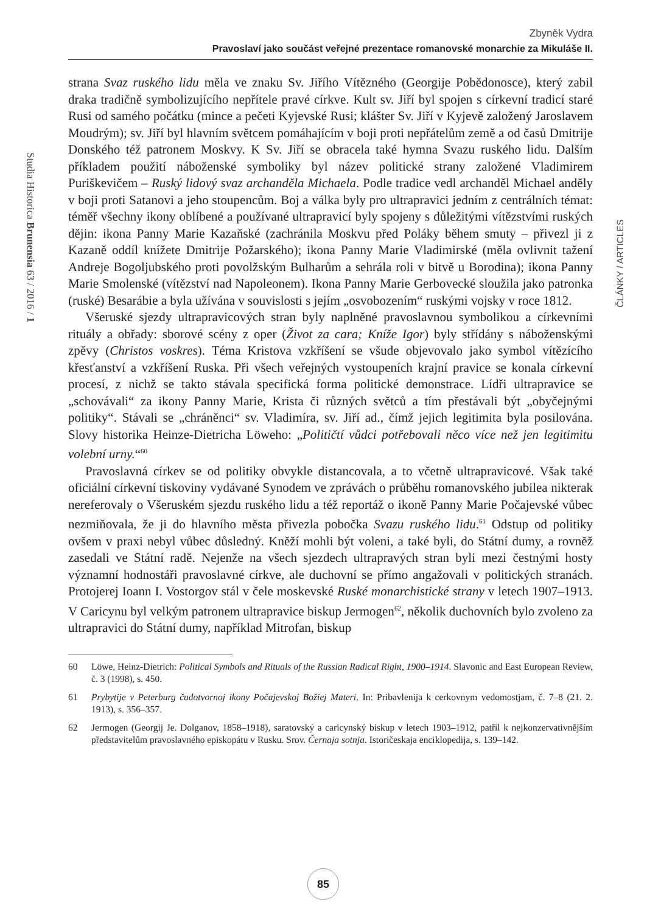Zbyněk Vydra
Pravoslaví jako součást veřejné prezentace romanovské monarchie za Mikuláše II.
Studia Historica Brunensia 63 / 2016 / 1
ČLÁNKY / ARTICLES
strana Svaz ruského lidu měla ve znaku Sv. Jiřího Vítězného (Georgije Pobědonosce), který zabil draka tradičně symbolizujícího nepřítele pravé církve. Kult sv. Jiří byl spojen s církevní tradicí staré Rusi od samého počátku (mince a pečeti Kyjevské Rusi; klášter Sv. Jiří v Kyjevě založený Jaroslavem Moudrým); sv. Jiří byl hlavním světcem pomáhajícím v boji proti nepřátelům země a od časů Dmitrije Donského též patronem Moskvy. K Sv. Jiří se obracela také hymna Svazu ruského lidu. Dalším příkladem použití náboženské symboliky byl název politické strany založené Vladimirem Puriškevičem – Ruský lidový svaz archanděla Michaela. Podle tradice vedl archanděl Michael anděly v boji proti Satanovi a jeho stoupencům. Boj a válka byly pro ultrapravici jedním z centrálních témat: téměř všechny ikony oblíbené a používané ultrapravicí byly spojeny s důležitými vítězstvími ruských dějin: ikona Panny Marie Kazaňské (zachránila Moskvu před Poláky během smuty – přivezl ji z Kazaně oddíl knížete Dmitrije Požarského); ikona Panny Marie Vladimirské (měla ovlivnit tažení Andreje Bogoljubského proti povolžským Bulharům a sehrála roli v bitvě u Borodina); ikona Panny Marie Smolenské (vítězství nad Napoleonem). Ikona Panny Marie Gerbovecké sloužila jako patronka (ruské) Besarábie a byla užívána v souvislosti s jejím „osvobozením“ ruskými vojsky v roce 1812.
Všeruské sjezdy ultrapravicových stran byly naplněné pravoslavnou symbolikou a církevními rituály a obřady: sborové scény z oper (Život za cara; Kníže Igor) byly střídány s náboženskými zpěvy (Christos voskres). Téma Kristova vzkříšení se všude objevovalo jako symbol vítězícího křesťanství a vzkříšení Ruska. Při všech veřejných vystoupeních krajní pravice se konala církevní procesí, z nichž se takto stávala specifická forma politické demonstrace. Lídři ultrapravice se „schovávali“ za ikony Panny Marie, Krista či různých světců a tím přestávali být „obyčejnými politiky“. Stávali se „chráněnci“ sv. Vladimíra, sv. Jiří ad., čímž jejich legitimita byla posilována. Slovy historika Heinze-Dietricha Löweho: „Političtí vůdci potřebovali něco více než jen legitimitu volební urny.“<sup>60</sup>
Pravoslavná církev se od politiky obvykle distancovala, a to včetně ultrapravicové. Však také oficiální církevní tiskoviny vydávané Synodem ve zprávách o průběhu romanovského jubilea nikterak nereferovaly o Všeruském sjezdu ruského lidu a též reportáž o ikoně Panny Marie Počajevské vůbec nezmiňovala, že ji do hlavního města přivezla pobočka Svazu ruského lidu.<sup>61</sup> Odstup od politiky ovšem v praxi nebyl vůbec důsledný. Kněží mohli být voleni, a také byli, do Státní dumy, a rovněž zasedali ve Státní radě. Nejenže na všech sjezdech ultrapravých stran byli mezi čestnými hosty významní hodnostáři pravoslavné církve, ale duchovní se přímo angažovali v politických stranách. Protojerej Ioann I. Vostorgov stál v čele moskevské Ruské monarchistické strany v letech 1907–1913. V Caricynu byl velkým patronem ultrapravice biskup Jermogen<sup>62</sup>, několik duchovních bylo zvoleno za ultrapravici do Státní dumy, například Mitrofan, biskup
60 Löwe, Heinz-Dietrich: Political Symbols and Rituals of the Russian Radical Right, 1900–1914. Slavonic and East European Review, č. 3 (1998), s. 450.
61 Prybytije v Peterburg čudotvornoj ikony Počajevskoj Božiej Materi. In: Pribavlenija k cerkovnym vedomostjam, č. 7–8 (21. 2. 1913), s. 356–357.
62 Jermogen (Georgij Je. Dolganov, 1858–1918), saratovský a caricynský biskup v letech 1903–1912, patřil k nejkonzervativnějším představitelům pravoslavného episkopátu v Rusku. Srov. Černaja sotnja. Istoričeskaja enciklopedija, s. 139–142.
85